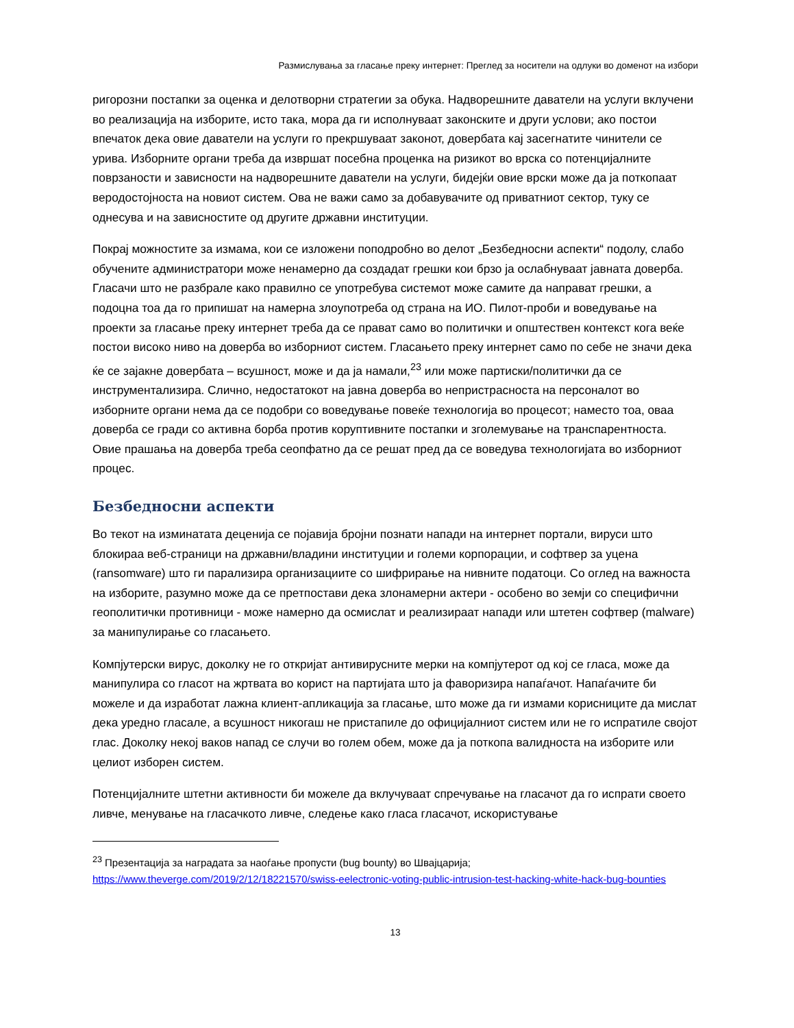Размислувања за гласање преку интернет: Преглед за носители на одлуки во доменот на избори
ригорозни постапки за оценка и делотворни стратегии за обука. Надворешните даватели на услуги вклучени во реализација на изборите, исто така, мора да ги исполнуваат законските и други услови; ако постои впечаток дека овие даватели на услуги го прекршуваат законот, довербата кај засегнатите чинители се урива. Изборните органи треба да извршат посебна проценка на ризикот во врска со потенцијалните поврзаности и зависности на надворешните даватели на услуги, бидејќи овие врски може да ја поткопаат веродостојноста на новиот систем. Ова не важи само за добавувачите од приватниот сектор, туку се однесува и на зависностите од другите државни институции.
Покрај можностите за измама, кои се изложени поподробно во делот „Безбедносни аспекти“ подолу, слабо обучените администратори може ненамерно да создадат грешки кои брзо ја ослабнуваат јавната доверба. Гласачи што не разбрале како правилно се употребува системот може самите да направат грешки, а подоцна тоа да го припишат на намерна злоупотреба од страна на ИО. Пилот-проби и воведување на проекти за гласање преку интернет треба да се прават само во политички и општествен контекст кога веќе постои високо ниво на доверба во изборниот систем. Гласањето преку интернет само по себе не значи дека ќе се зајакне довербата – всушност, може и да ја намали,<sup>23</sup> или може партиски/политички да се инструментализира. Слично, недостатокот на јавна доверба во непристрасноста на персоналот во изборните органи нема да се подобри со воведување повеќе технологија во процесот; наместо тоа, оваа доверба се гради со активна борба против коруптивните постапки и зголемување на транспарентноста. Овие прашања на доверба треба сеопфатно да се решат пред да се воведува технологијата во изборниот процес.
Безбедносни аспекти
Во текот на изминатата деценија се појавија бројни познати напади на интернет портали, вируси што блокираа веб-страници на државни/владини институции и големи корпорации, и софтвер за уцена (ransomware) што ги парализира организациите со шифрирање на нивните податоци. Со оглед на важноста на изборите, разумно може да се претпостави дека злонамерни актери - особено во земји со специфични геополитички противници - може намерно да осмислат и реализираат напади или штетен софтвер (malware) за манипулирање со гласањето.
Компјутерски вирус, доколку не го откријат антивирусните мерки на компјутерот од кој се гласа, може да манипулира со гласот на жртвата во корист на партијата што ја фаворизира напаѓачот. Напаѓачите би можеле и да изработат лажна клиент-апликација за гласање, што може да ги измами корисниците да мислат дека уредно гласале, а всушност никогаш не пристапиле до официјалниот систем или не го испратиле својот глас. Доколку некој ваков напад се случи во голем обем, може да ја поткопа валидноста на изборите или целиот изборен систем.
Потенцијалните штетни активности би можеле да вклучуваат спречување на гласачот да го испрати своето ливче, менување на гласачкото ливче, следење како гласа гласачот, искористување
<sup>23</sup> Презентација за наградата за наоѓање пропусти (bug bounty) во Швајцарија; https://www.theverge.com/2019/2/12/18221570/swiss-eelectronic-voting-public-intrusion-test-hacking-white-hack-bug-bounties
13